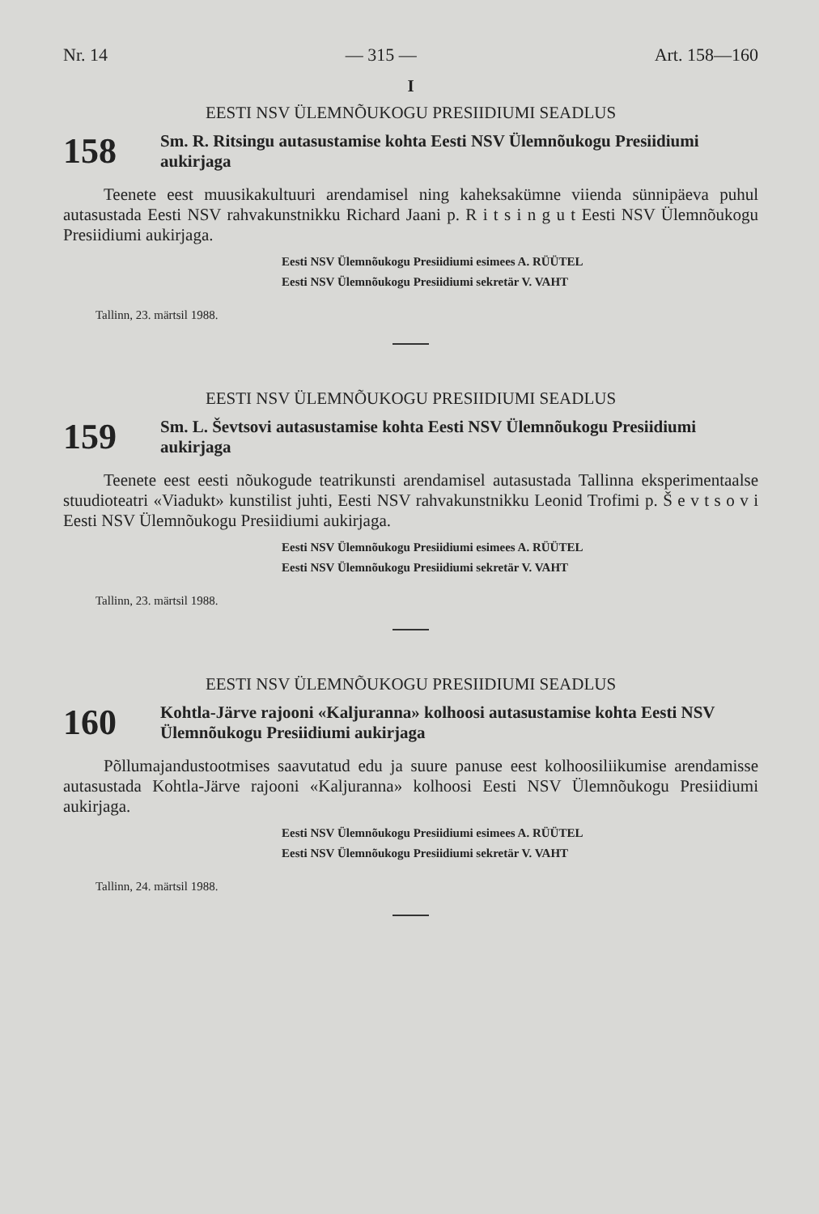Nr. 14 — 315 — Art. 158—160
I
EESTI NSV ÜLEMNÕUKOGU PRESIIDIUMI SEADLUS
158 Sm. R. Ritsingu autasustamise kohta Eesti NSV Ülemnõukogu Presiidiumi aukirjaga
Teenete eest muusikakultuuri arendamisel ning kaheksakümne viienda sünnipäeva puhul autasustada Eesti NSV rahvakunstnikku Richard Jaani p. R i t s i n g u t Eesti NSV Ülemnõukogu Presiidiumi aukirjaga.
Eesti NSV Ülemnõukogu Presiidiumi esimees A. RÜÜTEL
Eesti NSV Ülemnõukogu Presiidiumi sekretär V. VAHT
Tallinn, 23. märtsil 1988.
EESTI NSV ÜLEMNÕUKOGU PRESIIDIUMI SEADLUS
159 Sm. L. Ševtsovi autasustamise kohta Eesti NSV Ülemnõukogu Presiidiumi aukirjaga
Teenete eest eesti nõukogude teatrikunsti arendamisel autasustada Tallinna eksperimentaalse stuudioteatri «Viadukt» kunstilist juhti, Eesti NSV rahvakunstnikku Leonid Trofimi p. Š e v t s o v i Eesti NSV Ülemnõukogu Presiidiumi aukirjaga.
Eesti NSV Ülemnõukogu Presiidiumi esimees A. RÜÜTEL
Eesti NSV Ülemnõukogu Presiidiumi sekretär V. VAHT
Tallinn, 23. märtsil 1988.
EESTI NSV ÜLEMNÕUKOGU PRESIIDIUMI SEADLUS
160 Kohtla-Järve rajooni «Kaljuranna» kolhoosi autasustamise kohta Eesti NSV Ülemnõukogu Presiidiumi aukirjaga
Põllumajandustootmises saavutatud edu ja suure panuse eest kolhoosiliikumise arendamisse autasustada Kohtla-Järve rajooni «Kaljuranna» kolhoosi Eesti NSV Ülemnõukogu Presiidiumi aukirjaga.
Eesti NSV Ülemnõukogu Presiidiumi esimees A. RÜÜTEL
Eesti NSV Ülemnõukogu Presiidiumi sekretär V. VAHT
Tallinn, 24. märtsil 1988.